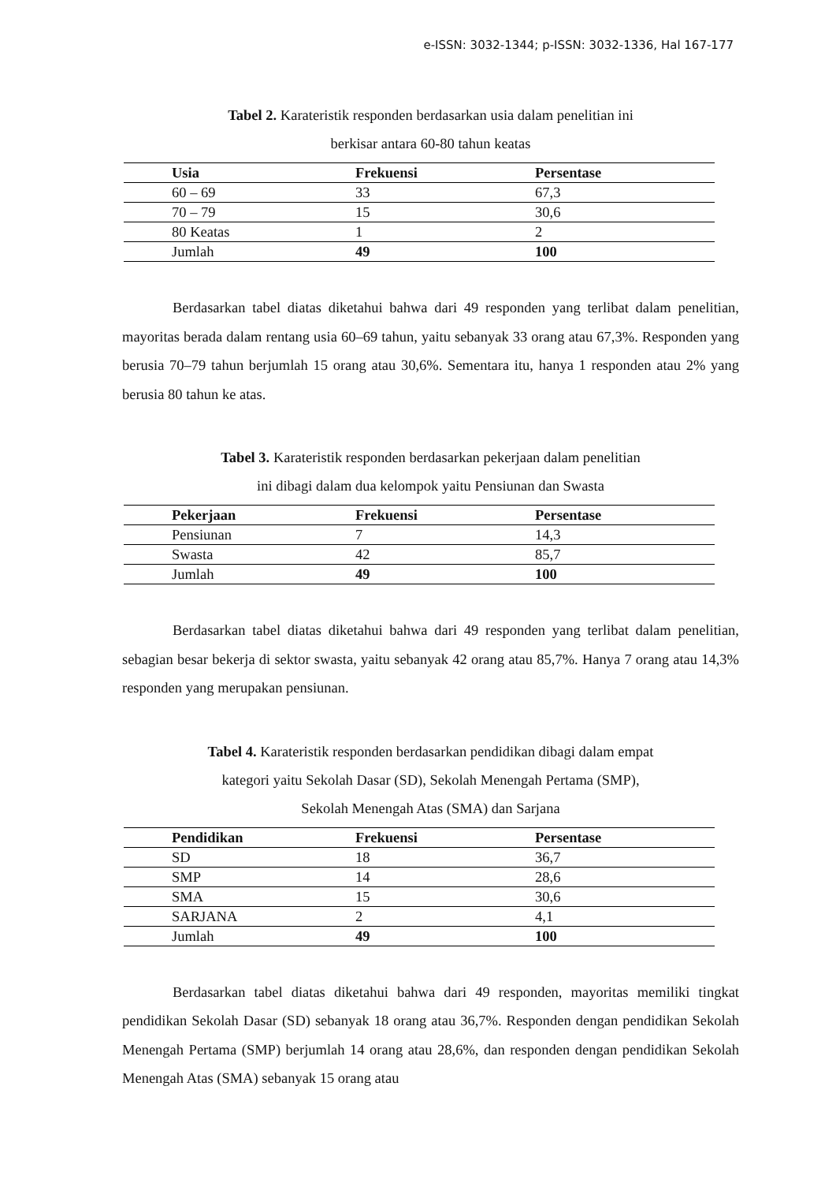e-ISSN: 3032-1344; p-ISSN: 3032-1336, Hal 167-177
Tabel 2. Karateristik responden berdasarkan usia dalam penelitian ini
berkisar antara 60-80 tahun keatas
| Usia | Frekuensi | Persentase |
| --- | --- | --- |
| 60 – 69 | 33 | 67,3 |
| 70 – 79 | 15 | 30,6 |
| 80 Keatas | 1 | 2 |
| Jumlah | 49 | 100 |
Berdasarkan tabel diatas diketahui bahwa dari 49 responden yang terlibat dalam penelitian, mayoritas berada dalam rentang usia 60–69 tahun, yaitu sebanyak 33 orang atau 67,3%. Responden yang berusia 70–79 tahun berjumlah 15 orang atau 30,6%. Sementara itu, hanya 1 responden atau 2% yang berusia 80 tahun ke atas.
Tabel 3. Karateristik responden berdasarkan pekerjaan dalam penelitian
ini dibagi dalam dua kelompok yaitu Pensiunan dan Swasta
| Pekerjaan | Frekuensi | Persentase |
| --- | --- | --- |
| Pensiunan | 7 | 14,3 |
| Swasta | 42 | 85,7 |
| Jumlah | 49 | 100 |
Berdasarkan tabel diatas diketahui bahwa dari 49 responden yang terlibat dalam penelitian, sebagian besar bekerja di sektor swasta, yaitu sebanyak 42 orang atau 85,7%. Hanya 7 orang atau 14,3% responden yang merupakan pensiunan.
Tabel 4. Karateristik responden berdasarkan pendidikan dibagi dalam empat
kategori yaitu Sekolah Dasar (SD), Sekolah Menengah Pertama (SMP),
Sekolah Menengah Atas (SMA) dan Sarjana
| Pendidikan | Frekuensi | Persentase |
| --- | --- | --- |
| SD | 18 | 36,7 |
| SMP | 14 | 28,6 |
| SMA | 15 | 30,6 |
| SARJANA | 2 | 4,1 |
| Jumlah | 49 | 100 |
Berdasarkan tabel diatas diketahui bahwa dari 49 responden, mayoritas memiliki tingkat pendidikan Sekolah Dasar (SD) sebanyak 18 orang atau 36,7%. Responden dengan pendidikan Sekolah Menengah Pertama (SMP) berjumlah 14 orang atau 28,6%, dan responden dengan pendidikan Sekolah Menengah Atas (SMA) sebanyak 15 orang atau